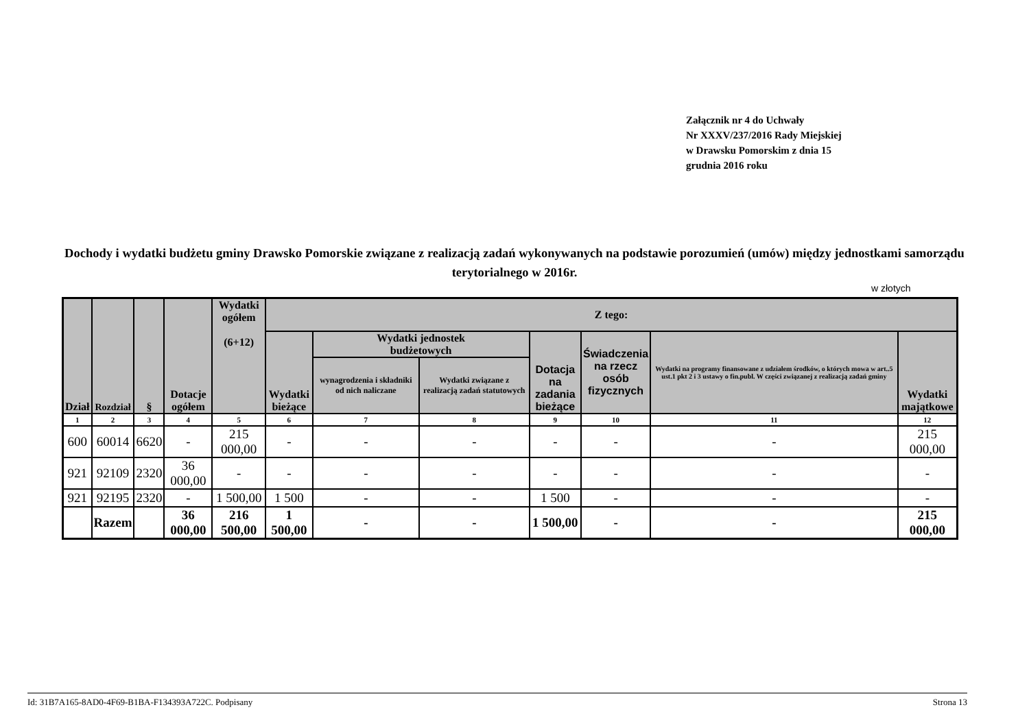Załącznik nr 4 do Uchwały
Nr XXXV/237/2016 Rady Miejskiej
w Drawsku Pomorskim z dnia 15
grudnia 2016 roku
Dochody i wydatki budżetu gminy Drawsko Pomorskie związane z realizacją zadań wykonywanych na podstawie porozumień (umów) między jednostkami samorządu terytorialnego w 2016r.
w złotych
| Dział | Rozdział | § | Dotacje ogółem | Wydatki ogółem (6+12) | Z tego: | | | | | | |
| --- | --- | --- | --- | --- | --- | --- | --- | --- | --- | --- | --- |
| | | | | | Wydatki bieżące | Wydatki jednostek budżetowych | | Dotacja na zadania bieżące | Świadczenia na rzecz osób fizycznych | Wydatki na programy finansowane z udziałem środków, o których mowa w art..5 ust.1 pkt 2 i 3 ustawy o fin.publ. W części związanej z realizacją zadań gminy | Wydatki majątkowe |
| | | | | | | wynagrodzenia i składniki od nich naliczane | Wydatki związane z realizacją zadań statutowych | | | | |
| 1 | 2 | 3 | 4 | 5 | 6 | 7 | 8 | 9 | 10 | 11 | 12 |
| 600 | 60014 | 6620 | - | 215 000,00 | - | - | - | - | - | - | 215 000,00 |
| 921 | 92109 | 2320 | 36 000,00 | - | - | - | - | - | - | - | - |
| 921 | 92195 | 2320 | - | 1 500,00 | 1 500 | - | - | 1 500 | - | - | - |
| | Razem | | 36 000,00 | 216 500,00 | 1 500,00 | - | - | 1 500,00 | - | - | 215 000,00 |
Id: 31B7A165-8AD0-4F69-B1BA-F134393A722C. Podpisany Strona 13